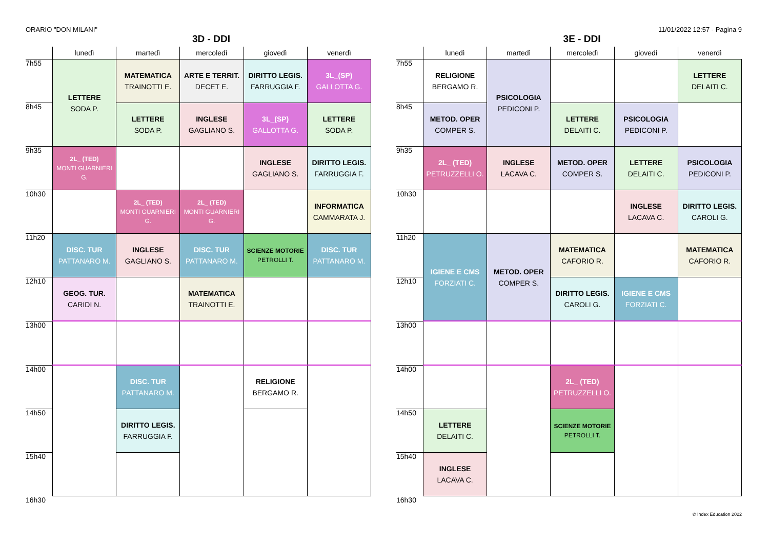ORARIO "DON MILANI" 11/01/2022 12:57 - Pagina 9
3D - DDI
| | lunedì | martedì | mercoledì | giovedì | venerdì |
| --- | --- | --- | --- | --- | --- |
| 7h55 | LETTERE SODA P. | MATEMATICA TRAINOTTI E. | ARTE E TERRIT. DECET E. | DIRITTO LEGIS. FARRUGGIA F. | 3L_(SP) GALLOTTA G. |
| 8h45 | | LETTERE SODA P. | INGLESE GAGLIANO S. | 3L_(SP) GALLOTTA G. | LETTERE SODA P. |
| 9h35 | 2L_ (TED) MONTI GUARNIERI G. | | | INGLESE GAGLIANO S. | DIRITTO LEGIS. FARRUGGIA F. |
| 10h30 | | 2L_ (TED) MONTI GUARNIERI G. | 2L_ (TED) MONTI GUARNIERI G. | | INFORMATICA CAMMARATA J. |
| 11h20 | DISC. TUR PATTANARO M. | INGLESE GAGLIANO S. | DISC. TUR PATTANARO M. | SCIENZE MOTORIE PETROLLI T. | DISC. TUR PATTANARO M. |
| 12h10 | GEOG. TUR. CARIDI N. | | MATEMATICA TRAINOTTI E. | | |
| 13h00 | | | | | |
| 14h00 | | DISC. TUR PATTANARO M. | | RELIGIONE BERGAMO R. | |
| 14h50 | | DIRITTO LEGIS. FARRUGGIA F. | | | |
| 15h40 | | | | | |
| 16h30 | | | | | |
3E - DDI
| | lunedì | martedì | mercoledì | giovedì | venerdì |
| --- | --- | --- | --- | --- | --- |
| 7h55 | RELIGIONE BERGAMO R. | PSICOLOGIA PEDICONI P. | | | LETTERE DELAITI C. |
| 8h45 | METOD. OPER COMPER S. | | LETTERE DELAITI C. | PSICOLOGIA PEDICONI P. | |
| 9h35 | 2L_ (TED) PETRUZZELLI O. | INGLESE LACAVA C. | METOD. OPER COMPER S. | LETTERE DELAITI C. | PSICOLOGIA PEDICONI P. |
| 10h30 | | | | INGLESE LACAVA C. | DIRITTO LEGIS. CAROLI G. |
| 11h20 | IGIENE E CMS FORZIATI C. | METOD. OPER COMPER S. | MATEMATICA CAFORIO R. | | MATEMATICA CAFORIO R. |
| 12h10 | | | DIRITTO LEGIS. CAROLI G. | IGIENE E CMS FORZIATI C. | |
| 13h00 | | | | | |
| 14h00 | | | 2L_ (TED) PETRUZZELLI O. | | |
| 14h50 | LETTERE DELAITI C. | | SCIENZE MOTORIE PETROLLI T. | | |
| 15h40 | INGLESE LACAVA C. | | | | |
| 16h30 | | | | | |
© Index Education 2022